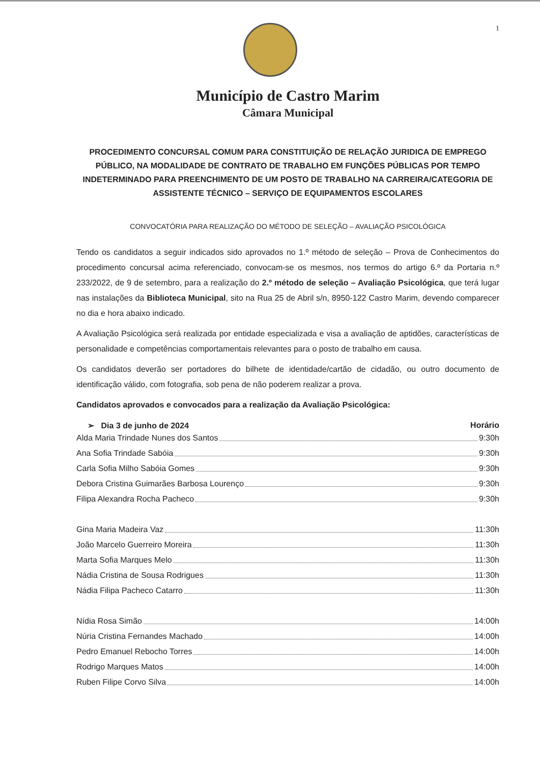1
Município de Castro Marim
Câmara Municipal
PROCEDIMENTO CONCURSAL COMUM PARA CONSTITUIÇÃO DE RELAÇÃO JURIDICA DE EMPREGO PÚBLICO, NA MODALIDADE DE CONTRATO DE TRABALHO EM FUNÇÕES PÚBLICAS POR TEMPO INDETERMINADO PARA PREENCHIMENTO DE UM POSTO DE TRABALHO NA CARREIRA/CATEGORIA DE ASSISTENTE TÉCNICO – SERVIÇO DE EQUIPAMENTOS ESCOLARES
CONVOCATÓRIA PARA REALIZAÇÃO DO MÉTODO DE SELEÇÃO – AVALIAÇÃO PSICOLÓGICA
Tendo os candidatos a seguir indicados sido aprovados no 1.º método de seleção – Prova de Conhecimentos do procedimento concursal acima referenciado, convocam-se os mesmos, nos termos do artigo 6.º da Portaria n.º 233/2022, de 9 de setembro, para a realização do 2.º método de seleção – Avaliação Psicológica, que terá lugar nas instalações da Biblioteca Municipal, sito na Rua 25 de Abril s/n, 8950-122 Castro Marim, devendo comparecer no dia e hora abaixo indicado.
A Avaliação Psicológica será realizada por entidade especializada e visa a avaliação de aptidões, características de personalidade e competências comportamentais relevantes para o posto de trabalho em causa.
Os candidatos deverão ser portadores do bilhete de identidade/cartão de cidadão, ou outro documento de identificação válido, com fotografia, sob pena de não poderem realizar a prova.
Candidatos aprovados e convocados para a realização da Avaliação Psicológica:
➢ Dia 3 de junho de 2024 Horário
Alda Maria Trindade Nunes dos Santos 9:30h
Ana Sofia Trindade Sabóia 9:30h
Carla Sofia Milho Sabóia Gomes 9:30h
Debora Cristina Guimarães Barbosa Lourenço 9:30h
Filipa Alexandra Rocha Pacheco 9:30h
Gina Maria Madeira Vaz 11:30h
João Marcelo Guerreiro Moreira 11:30h
Marta Sofia Marques Melo 11:30h
Nádia Cristina de Sousa Rodrigues 11:30h
Nádia Filipa Pacheco Catarro 11:30h
Nídia Rosa Simão 14:00h
Núria Cristina Fernandes Machado 14:00h
Pedro Emanuel Rebocho Torres 14:00h
Rodrigo Marques Matos 14:00h
Ruben Filipe Corvo Silva 14:00h